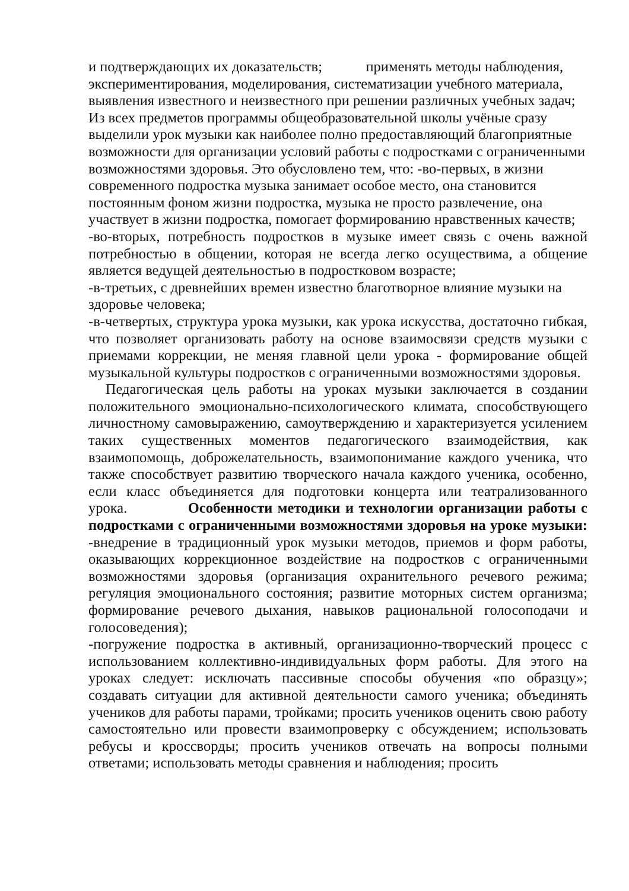и подтверждающих их доказательств; применять методы наблюдения, экспериментирования, моделирования, систематизации учебного материала, выявления известного и неизвестного при решении различных учебных задач; Из всех предметов программы общеобразовательной школы учёные сразу выделили урок музыки как наиболее полно предоставляющий благоприятные возможности для организации условий работы с подростками с ограниченными возможностями здоровья. Это обусловлено тем, что: -во-первых, в жизни современного подростка музыка занимает особое место, она становится постоянным фоном жизни подростка, музыка не просто развлечение, она участвует в жизни подростка, помогает формированию нравственных качеств;
-во-вторых, потребность подростков в музыке имеет связь с очень важной потребностью в общении, которая не всегда легко осуществима, а общение является ведущей деятельностью в подростковом возрасте;
-в-третьих, с древнейших времен известно благотворное влияние музыки на здоровье человека;
-в-четвертых, структура урока музыки, как урока искусства, достаточно гибкая, что позволяет организовать работу на основе взаимосвязи средств музыки с приемами коррекции, не меняя главной цели урока - формирование общей музыкальной культуры подростков с ограниченными возможностями здоровья.
Педагогическая цель работы на уроках музыки заключается в создании положительного эмоционально-психологического климата, способствующего личностному самовыражению, самоутверждению и характеризуется усилением таких существенных моментов педагогического взаимодействия, как взаимопомощь, доброжелательность, взаимопонимание каждого ученика, что также способствует развитию творческого начала каждого ученика, особенно, если класс объединяется для подготовки концерта или театрализованного урока. Особенности методики и технологии организации работы с подростками с ограниченными возможностями здоровья на уроке музыки: -внедрение в традиционный урок музыки методов, приемов и форм работы, оказывающих коррекционное воздействие на подростков с ограниченными возможностями здоровья (организация охранительного речевого режима; регуляция эмоционального состояния; развитие моторных систем организма; формирование речевого дыхания, навыков рациональной голосоподачи и голосоведения);
-погружение подростка в активный, организационно-творческий процесс с использованием коллективно-индивидуальных форм работы. Для этого на уроках следует: исключать пассивные способы обучения «по образцу»; создавать ситуации для активной деятельности самого ученика; объединять учеников для работы парами, тройками; просить учеников оценить свою работу самостоятельно или провести взаимопроверку с обсуждением; использовать ребусы и кроссворды; просить учеников отвечать на вопросы полными ответами; использовать методы сравнения и наблюдения; просить